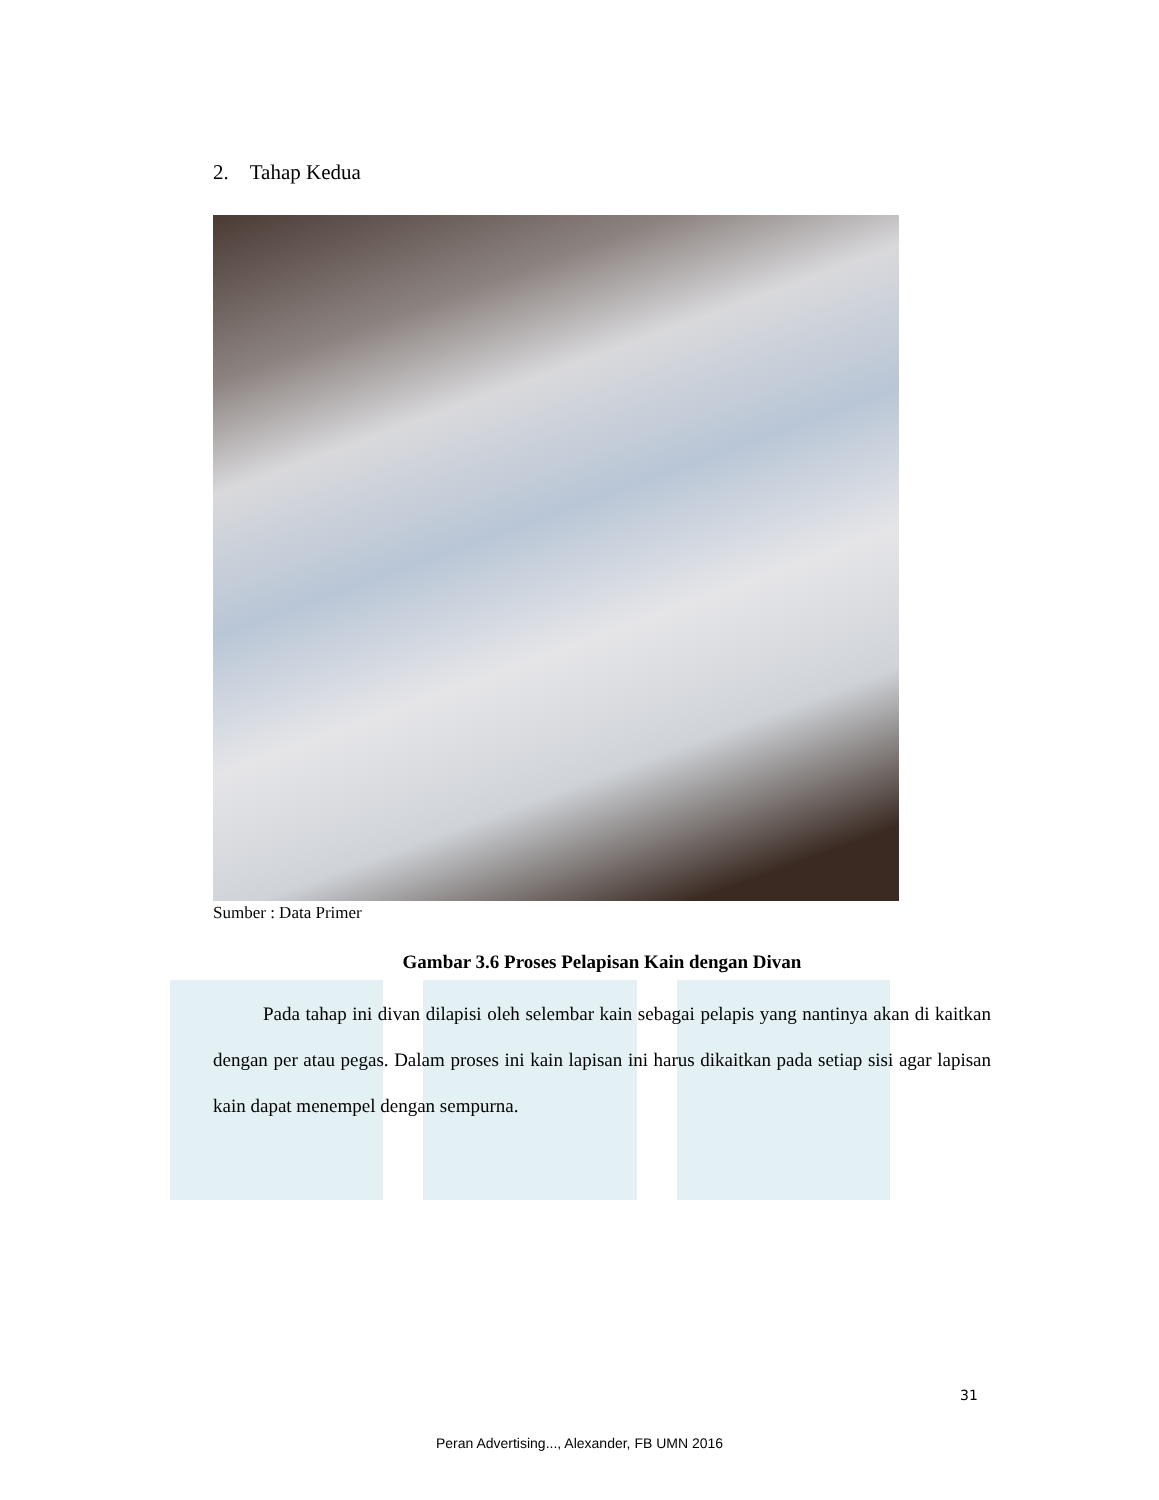2. Tahap Kedua
Sumber : Data Primer
Gambar 3.6 Proses Pelapisan Kain dengan Divan
Pada tahap ini divan dilapisi oleh selembar kain sebagai pelapis yang nantinya akan di kaitkan dengan per atau pegas. Dalam proses ini kain lapisan ini harus dikaitkan pada setiap sisi agar lapisan kain dapat menempel dengan sempurna.
31
Peran Advertising..., Alexander, FB UMN 2016